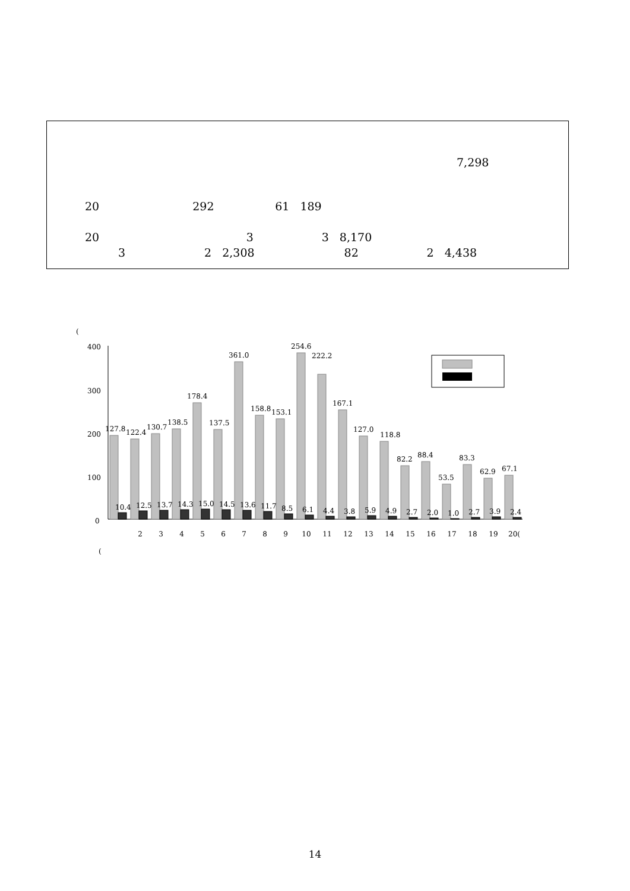7,298
20 292 61 189
20 3 3 8,170
3 2 2,308 82 2 4,438
(
400
300
200
100
0
127.8
122.4
130.7
138.5
178.4
137.5
361.0
158.8
153.1
254.6
222.2
167.1
127.0
118.8
82.2
88.4
53.5
83.3
62.9
67.1
10.4
12.5
13.7
14.3
15.0
14.5
13.6
11.7
8.5
6.1
4.4
3.8
5.9
4.9
2.7
2.0
1.0
2.7
3.9
2.4
2
3
4
5
6
7
8
9
10
11
12
13
14
15
16
17
18
19
20(
(
14